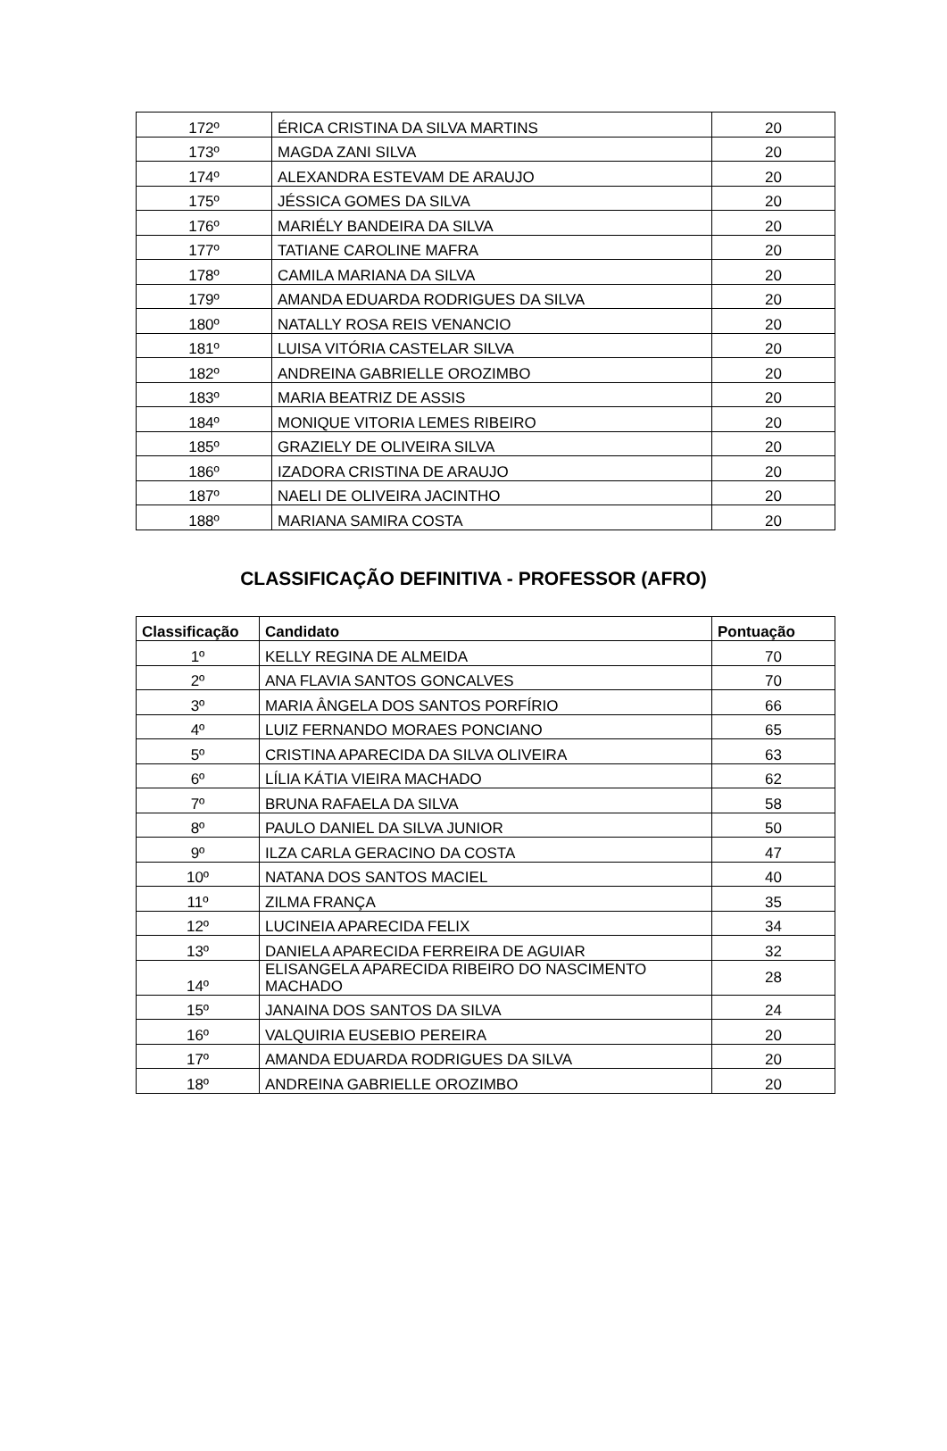| 172º | ÉRICA CRISTINA DA SILVA MARTINS | 20 |
| 173º | MAGDA ZANI SILVA | 20 |
| 174º | ALEXANDRA ESTEVAM DE ARAUJO | 20 |
| 175º | JÉSSICA GOMES DA SILVA | 20 |
| 176º | MARIÉLY BANDEIRA DA SILVA | 20 |
| 177º | TATIANE CAROLINE MAFRA | 20 |
| 178º | CAMILA MARIANA DA SILVA | 20 |
| 179º | AMANDA EDUARDA RODRIGUES DA SILVA | 20 |
| 180º | NATALLY ROSA REIS VENANCIO | 20 |
| 181º | LUISA VITÓRIA CASTELAR SILVA | 20 |
| 182º | ANDREINA GABRIELLE OROZIMBO | 20 |
| 183º | MARIA BEATRIZ DE ASSIS | 20 |
| 184º | MONIQUE VITORIA LEMES RIBEIRO | 20 |
| 185º | GRAZIELY DE OLIVEIRA SILVA | 20 |
| 186º | IZADORA CRISTINA DE ARAUJO | 20 |
| 187º | NAELI DE OLIVEIRA JACINTHO | 20 |
| 188º | MARIANA SAMIRA COSTA | 20 |
CLASSIFICAÇÃO DEFINITIVA - PROFESSOR (AFRO)
| Classificação | Candidato | Pontuação |
| --- | --- | --- |
| 1º | KELLY REGINA DE ALMEIDA | 70 |
| 2º | ANA FLAVIA SANTOS GONCALVES | 70 |
| 3º | MARIA ÂNGELA DOS SANTOS PORFÍRIO | 66 |
| 4º | LUIZ FERNANDO MORAES PONCIANO | 65 |
| 5º | CRISTINA APARECIDA DA SILVA OLIVEIRA | 63 |
| 6º | LÍLIA KÁTIA VIEIRA MACHADO | 62 |
| 7º | BRUNA RAFAELA DA SILVA | 58 |
| 8º | PAULO DANIEL DA SILVA JUNIOR | 50 |
| 9º | ILZA CARLA GERACINO DA COSTA | 47 |
| 10º | NATANA DOS SANTOS MACIEL | 40 |
| 11º | ZILMA FRANÇA | 35 |
| 12º | LUCINEIA APARECIDA FELIX | 34 |
| 13º | DANIELA APARECIDA FERREIRA DE AGUIAR | 32 |
| 14º | ELISANGELA APARECIDA RIBEIRO DO NASCIMENTO MACHADO | 28 |
| 15º | JANAINA DOS SANTOS DA SILVA | 24 |
| 16º | VALQUIRIA EUSEBIO PEREIRA | 20 |
| 17º | AMANDA EDUARDA RODRIGUES DA SILVA | 20 |
| 18º | ANDREINA GABRIELLE OROZIMBO | 20 |